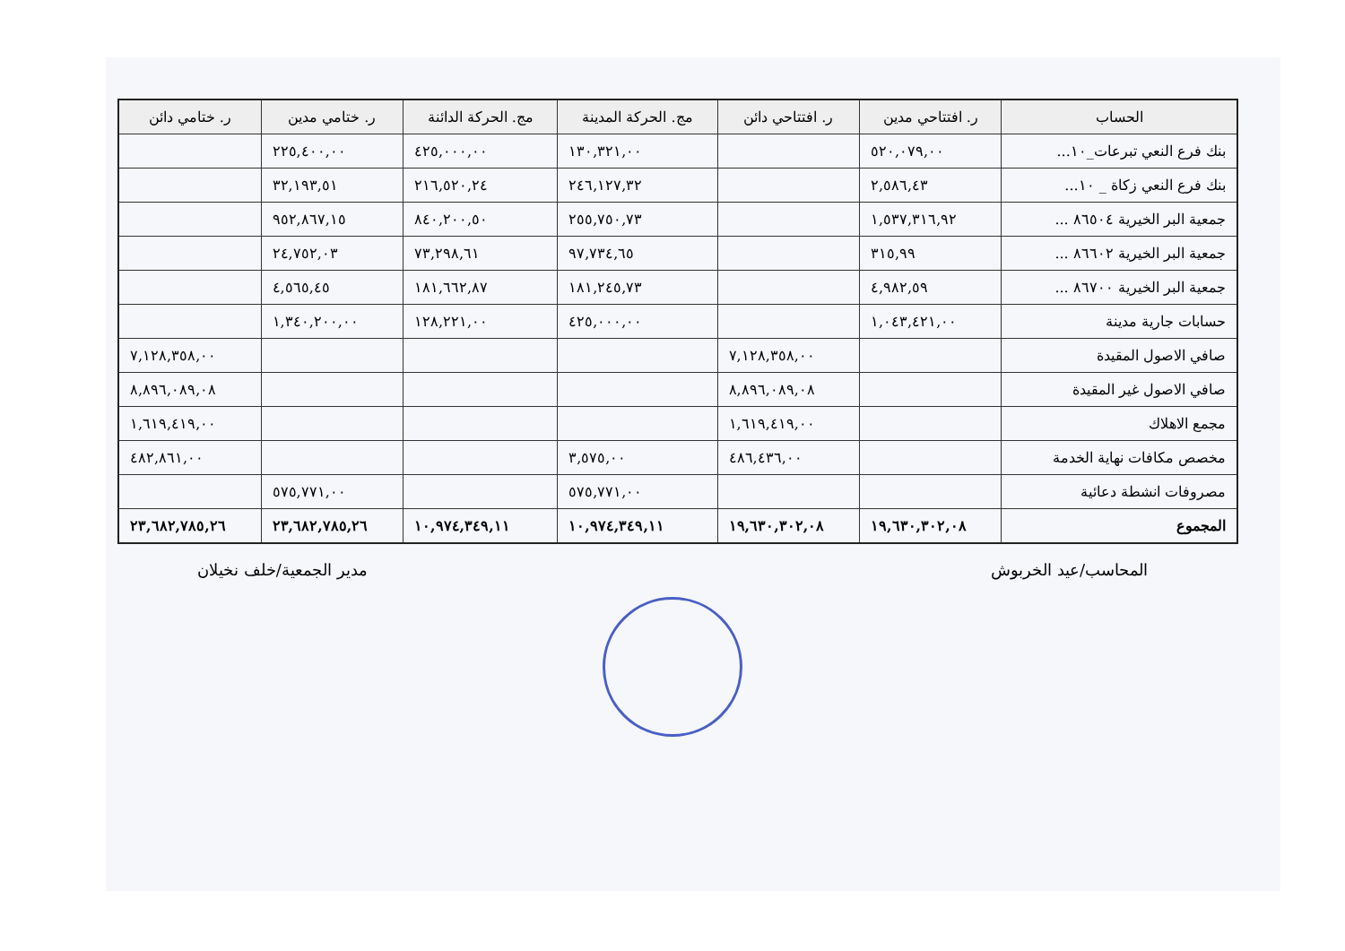| الحساب | ر. افتتاحي مدين | ر. افتتاحي دائن | مج. الحركة المدينة | مج. الحركة الدائنة | ر. ختامي مدين | ر. ختامي دائن |
| --- | --- | --- | --- | --- | --- | --- |
| بنك فرع النعي تبرعات_١٠... | ٥٢٠,٠٧٩,٠٠ | | ١٣٠,٣٢١,٠٠ | ٤٢٥,٠٠٠,٠٠ | ٢٢٥,٤٠٠,٠٠ | |
| بنك فرع النعي زكاة _ ١٠... | ٢,٥٨٦,٤٣ | | ٢٤٦,١٢٧,٣٢ | ٢١٦,٥٢٠,٢٤ | ٣٢,١٩٣,٥١ | |
| جمعية البر الخيرية ٨٦٥٠٤ ... | ١,٥٣٧,٣١٦,٩٢ | | ٢٥٥,٧٥٠,٧٣ | ٨٤٠,٢٠٠,٥٠ | ٩٥٢,٨٦٧,١٥ | |
| جمعية البر الخيرية ٨٦٦٠٢ ... | ٣١٥,٩٩ | | ٩٧,٧٣٤,٦٥ | ٧٣,٢٩٨,٦١ | ٢٤,٧٥٢,٠٣ | |
| جمعية البر الخيرية ٨٦٧٠٠ ... | ٤,٩٨٢,٥٩ | | ١٨١,٢٤٥,٧٣ | ١٨١,٦٦٢,٨٧ | ٤,٥٦٥,٤٥ | |
| حسابات جارية مدينة | ١,٠٤٣,٤٢١,٠٠ | | ٤٢٥,٠٠٠,٠٠ | ١٢٨,٢٢١,٠٠ | ١,٣٤٠,٢٠٠,٠٠ | |
| صافي الاصول المقيدة | | ٧,١٢٨,٣٥٨,٠٠ | | | | ٧,١٢٨,٣٥٨,٠٠ |
| صافي الاصول غير المقيدة | | ٨,٨٩٦,٠٨٩,٠٨ | | | | ٨,٨٩٦,٠٨٩,٠٨ |
| مجمع الاهلاك | | ١,٦١٩,٤١٩,٠٠ | | | | ١,٦١٩,٤١٩,٠٠ |
| مخصص مكافات نهاية الخدمة | | ٤٨٦,٤٣٦,٠٠ | ٣,٥٧٥,٠٠ | | | ٤٨٢,٨٦١,٠٠ |
| مصروفات انشطة دعائية | | | ٥٧٥,٧٧١,٠٠ | | ٥٧٥,٧٧١,٠٠ | |
| المجموع | ١٩,٦٣٠,٣٠٢,٠٨ | ١٩,٦٣٠,٣٠٢,٠٨ | ١٠,٩٧٤,٣٤٩,١١ | ١٠,٩٧٤,٣٤٩,١١ | ٢٣,٦٨٢,٧٨٥,٢٦ | ٢٣,٦٨٢,٧٨٥,٢٦ |
المحاسب/عيد الخربوش مدير الجمعية/خلف نخيلان